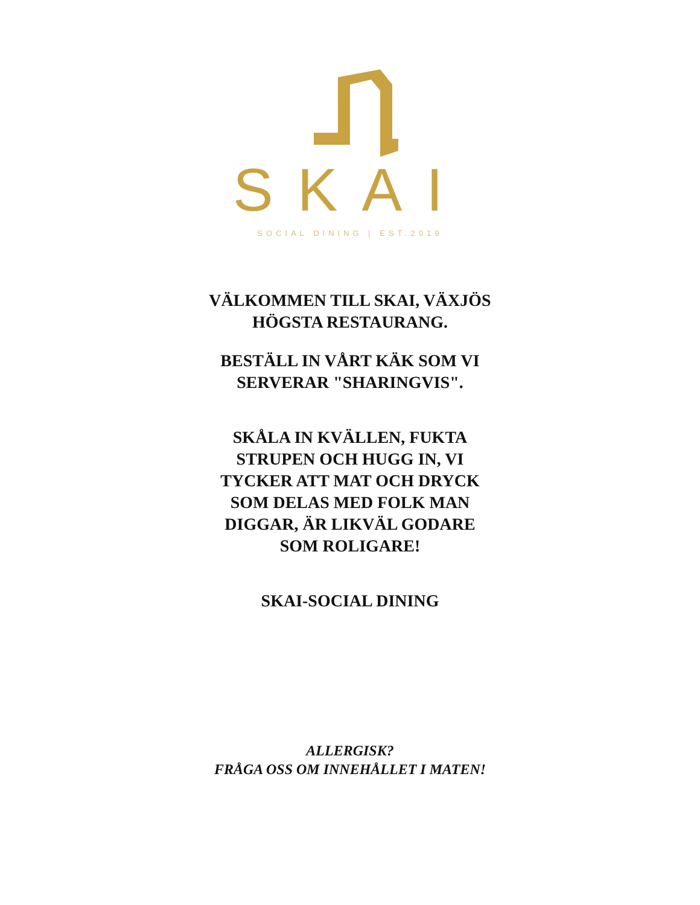SKAI
SOCIAL DINING | EST.2019
VÄLKOMMEN TILL SKAI, VÄXJÖS HÖGSTA RESTAURANG.
BESTÄLL IN VÅRT KÄK SOM VI SERVERAR "SHARINGVIS".
SKÅLA IN KVÄLLEN, FUKTA STRUPEN OCH HUGG IN, VI TYCKER ATT MAT OCH DRYCK SOM DELAS MED FOLK MAN DIGGAR, ÄR LIKVÄL GODARE SOM ROLIGARE!
SKAI-SOCIAL DINING
ALLERGISK?
FRÅGA OSS OM INNEHÅLLET I MATEN!